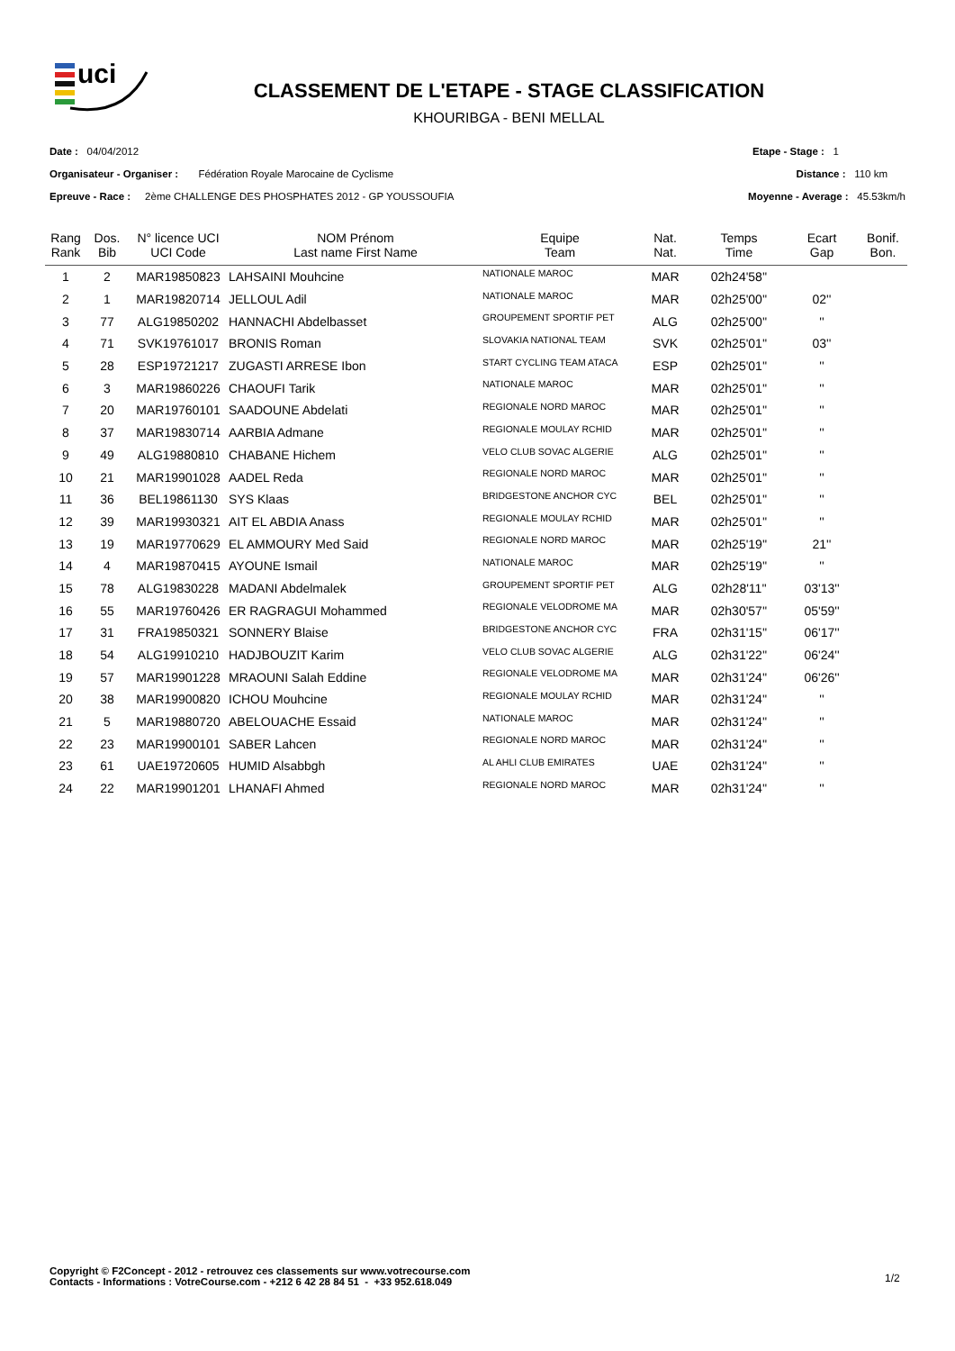uci
CLASSEMENT DE L'ETAPE - STAGE CLASSIFICATION
KHOURIBGA - BENI MELLAL
Date : 04/04/2012 Etape - Stage : 1
Organisateur - Organiser : Fédération Royale Marocaine de Cyclisme Distance : 110 km
Epreuve - Race : 2ème CHALLENGE DES PHOSPHATES 2012 - GP YOUSSOUFIA Moyenne - Average : 45.53km/h
| Rang Rank | Dos. Bib | N° licence UCI UCI Code | NOM Prénom Last name First Name | Equipe Team | Nat. Nat. | Temps Time | Ecart Gap | Bonif. Bon. |
| --- | --- | --- | --- | --- | --- | --- | --- | --- |
| 1 | 2 | MAR19850823 | LAHSAINI Mouhcine | NATIONALE MAROC | MAR | 02h24'58'' | | |
| 2 | 1 | MAR19820714 | JELLOUL Adil | NATIONALE MAROC | MAR | 02h25'00'' | 02'' | |
| 3 | 77 | ALG19850202 | HANNACHI Abdelbasset | GROUPEMENT SPORTIF PET | ALG | 02h25'00'' | '' | |
| 4 | 71 | SVK19761017 | BRONIS Roman | SLOVAKIA NATIONAL TEAM | SVK | 02h25'01'' | 03'' | |
| 5 | 28 | ESP19721217 | ZUGASTI ARRESE Ibon | START CYCLING TEAM ATACA | ESP | 02h25'01'' | '' | |
| 6 | 3 | MAR19860226 | CHAOUFI Tarik | NATIONALE MAROC | MAR | 02h25'01'' | '' | |
| 7 | 20 | MAR19760101 | SAADOUNE Abdelati | REGIONALE NORD MAROC | MAR | 02h25'01'' | '' | |
| 8 | 37 | MAR19830714 | AARBIA Admane | REGIONALE MOULAY RCHID | MAR | 02h25'01'' | '' | |
| 9 | 49 | ALG19880810 | CHABANE Hichem | VELO CLUB SOVAC ALGERIE | ALG | 02h25'01'' | '' | |
| 10 | 21 | MAR19901028 | AADEL Reda | REGIONALE NORD MAROC | MAR | 02h25'01'' | '' | |
| 11 | 36 | BEL19861130 | SYS Klaas | BRIDGESTONE ANCHOR CYC | BEL | 02h25'01'' | '' | |
| 12 | 39 | MAR19930321 | AIT EL ABDIA Anass | REGIONALE MOULAY RCHID | MAR | 02h25'01'' | '' | |
| 13 | 19 | MAR19770629 | EL AMMOURY Med Said | REGIONALE NORD MAROC | MAR | 02h25'19'' | 21'' | |
| 14 | 4 | MAR19870415 | AYOUNE Ismail | NATIONALE MAROC | MAR | 02h25'19'' | '' | |
| 15 | 78 | ALG19830228 | MADANI Abdelmalek | GROUPEMENT SPORTIF PET | ALG | 02h28'11'' | 03'13'' | |
| 16 | 55 | MAR19760426 | ER RAGRAGUI Mohammed | REGIONALE VELODROME MA | MAR | 02h30'57'' | 05'59'' | |
| 17 | 31 | FRA19850321 | SONNERY Blaise | BRIDGESTONE ANCHOR CYC | FRA | 02h31'15'' | 06'17'' | |
| 18 | 54 | ALG19910210 | HADJBOUZIT Karim | VELO CLUB SOVAC ALGERIE | ALG | 02h31'22'' | 06'24'' | |
| 19 | 57 | MAR19901228 | MRAOUNI Salah Eddine | REGIONALE VELODROME MA | MAR | 02h31'24'' | 06'26'' | |
| 20 | 38 | MAR19900820 | ICHOU Mouhcine | REGIONALE MOULAY RCHID | MAR | 02h31'24'' | '' | |
| 21 | 5 | MAR19880720 | ABELOUACHE Essaid | NATIONALE MAROC | MAR | 02h31'24'' | '' | |
| 22 | 23 | MAR19900101 | SABER Lahcen | REGIONALE NORD MAROC | MAR | 02h31'24'' | '' | |
| 23 | 61 | UAE19720605 | HUMID Alsabbgh | AL AHLI CLUB EMIRATES | UAE | 02h31'24'' | '' | |
| 24 | 22 | MAR19901201 | LHANAFI Ahmed | REGIONALE NORD MAROC | MAR | 02h31'24'' | '' | |
Copyright © F2Concept - 2012 - retrouvez ces classements sur www.votrecourse.com
Contacts - Informations : VotreCourse.com - +212 6 42 28 84 51 - +33 952.618.049
1/2